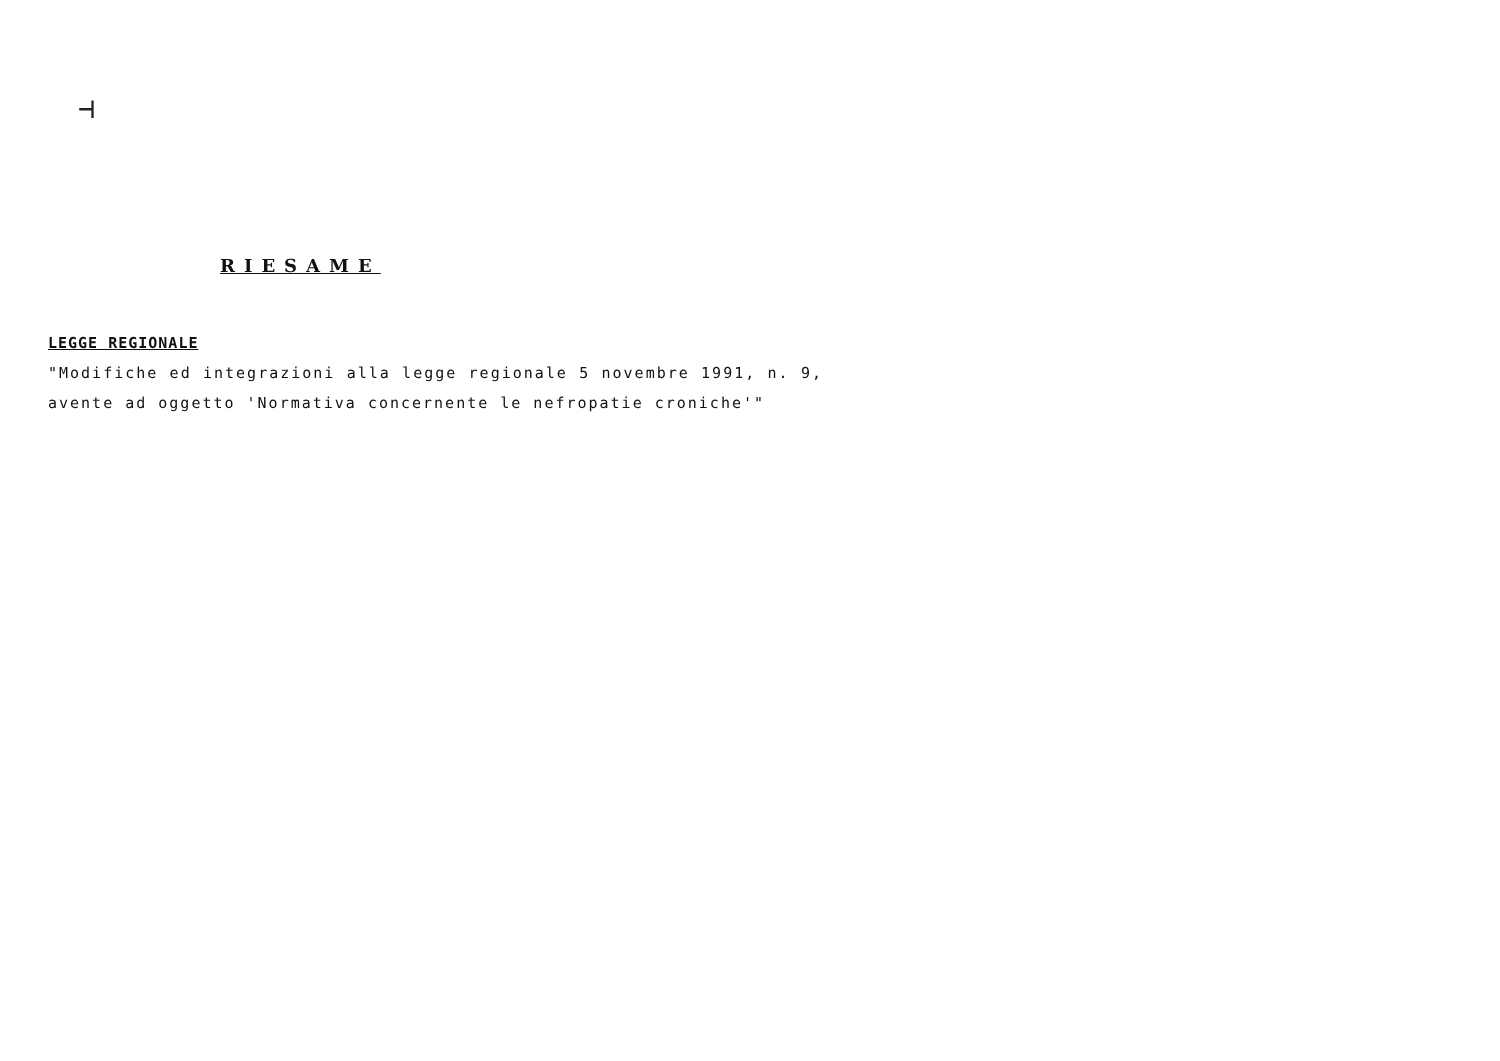⊣
RIESAME
LEGGE REGIONALE
"Modifiche ed integrazioni alla legge regionale 5 novembre 1991, n. 9, avente ad oggetto 'Normativa concernente le nefropatie croniche'"